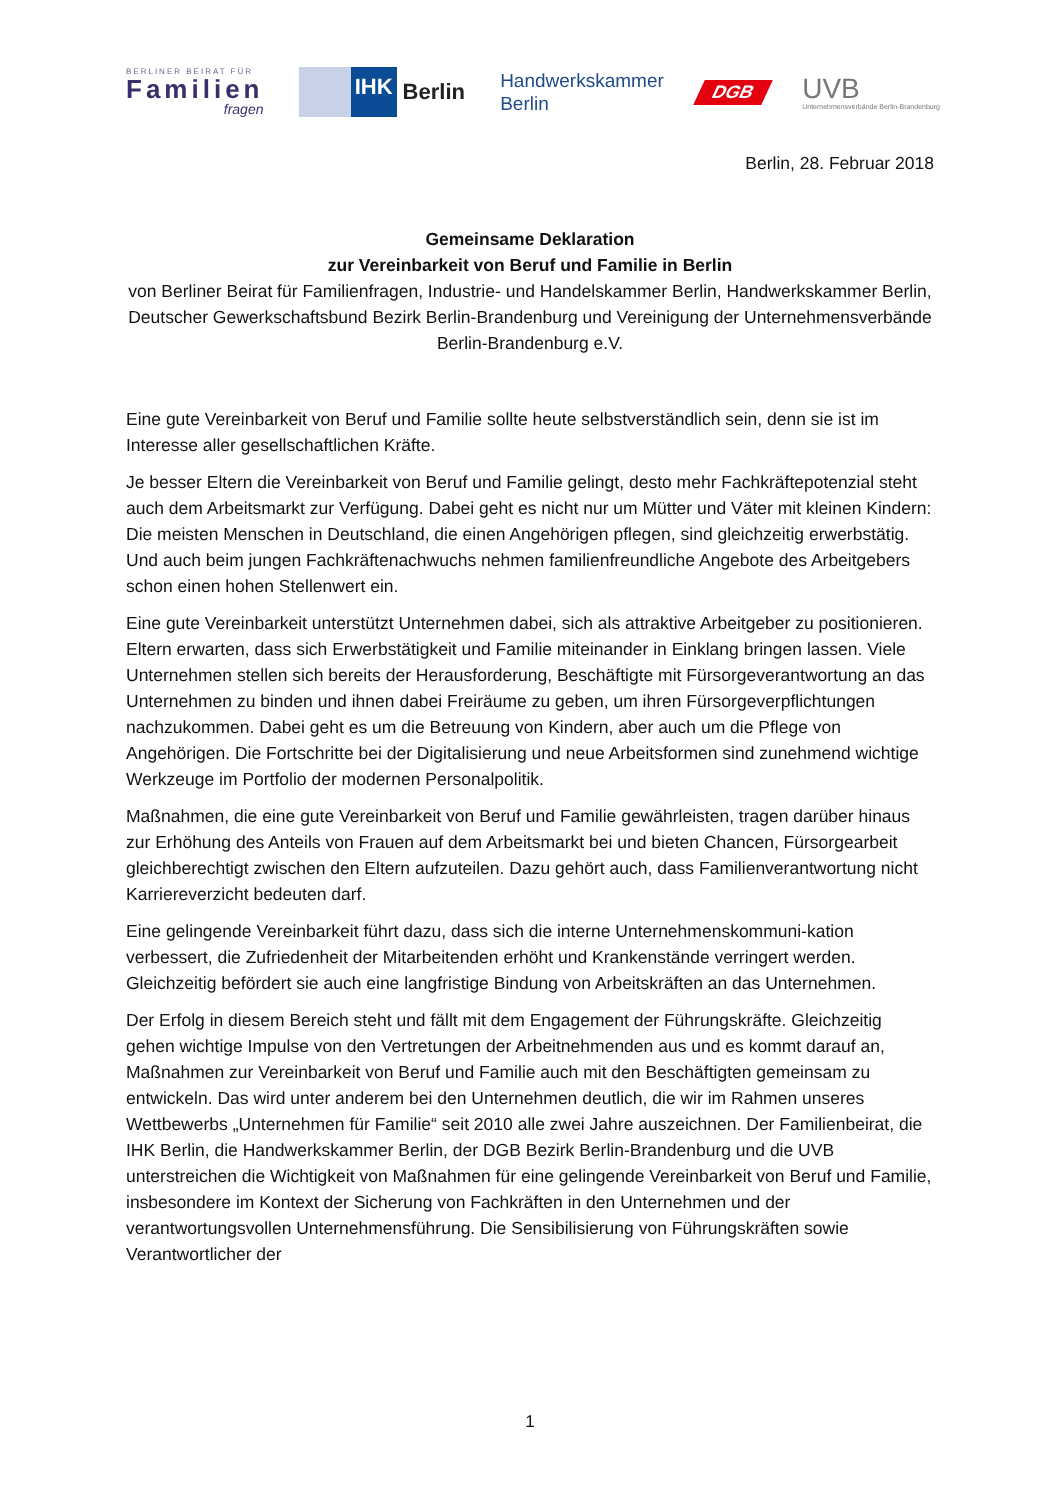BERLINER BEIRAT FÜR
Familien
fragen
IHK
Berlin
Handwerkskammer
Berlin
DGB
UVB
Unternehmensverbände Berlin-Brandenburg
Berlin, 28. Februar 2018
Gemeinsame Deklaration
zur Vereinbarkeit von Beruf und Familie in Berlin
von Berliner Beirat für Familienfragen, Industrie- und Handelskammer Berlin, Handwerkskammer Berlin, Deutscher Gewerkschaftsbund Bezirk Berlin-Brandenburg und Vereinigung der Unternehmensverbände Berlin-Brandenburg e.V.
Eine gute Vereinbarkeit von Beruf und Familie sollte heute selbstverständlich sein, denn sie ist im Interesse aller gesellschaftlichen Kräfte.
Je besser Eltern die Vereinbarkeit von Beruf und Familie gelingt, desto mehr Fachkräftepotenzial steht auch dem Arbeitsmarkt zur Verfügung. Dabei geht es nicht nur um Mütter und Väter mit kleinen Kindern: Die meisten Menschen in Deutschland, die einen Angehörigen pflegen, sind gleichzeitig erwerbstätig. Und auch beim jungen Fachkräftenachwuchs nehmen familienfreundliche Angebote des Arbeitgebers schon einen hohen Stellenwert ein.
Eine gute Vereinbarkeit unterstützt Unternehmen dabei, sich als attraktive Arbeitgeber zu positionieren. Eltern erwarten, dass sich Erwerbstätigkeit und Familie miteinander in Einklang bringen lassen. Viele Unternehmen stellen sich bereits der Herausforderung, Beschäftigte mit Fürsorgeverantwortung an das Unternehmen zu binden und ihnen dabei Freiräume zu geben, um ihren Fürsorgeverpflichtungen nachzukommen. Dabei geht es um die Betreuung von Kindern, aber auch um die Pflege von Angehörigen. Die Fortschritte bei der Digitalisierung und neue Arbeitsformen sind zunehmend wichtige Werkzeuge im Portfolio der modernen Personalpolitik.
Maßnahmen, die eine gute Vereinbarkeit von Beruf und Familie gewährleisten, tragen darüber hinaus zur Erhöhung des Anteils von Frauen auf dem Arbeitsmarkt bei und bieten Chancen, Fürsorgearbeit gleichberechtigt zwischen den Eltern aufzuteilen. Dazu gehört auch, dass Familienverantwortung nicht Karriereverzicht bedeuten darf.
Eine gelingende Vereinbarkeit führt dazu, dass sich die interne Unternehmenskommuni-kation verbessert, die Zufriedenheit der Mitarbeitenden erhöht und Krankenstände verringert werden. Gleichzeitig befördert sie auch eine langfristige Bindung von Arbeitskräften an das Unternehmen.
Der Erfolg in diesem Bereich steht und fällt mit dem Engagement der Führungskräfte. Gleichzeitig gehen wichtige Impulse von den Vertretungen der Arbeitnehmenden aus und es kommt darauf an, Maßnahmen zur Vereinbarkeit von Beruf und Familie auch mit den Beschäftigten gemeinsam zu entwickeln. Das wird unter anderem bei den Unternehmen deutlich, die wir im Rahmen unseres Wettbewerbs „Unternehmen für Familie“ seit 2010 alle zwei Jahre auszeichnen. Der Familienbeirat, die IHK Berlin, die Handwerkskammer Berlin, der DGB Bezirk Berlin-Brandenburg und die UVB unterstreichen die Wichtigkeit von Maßnahmen für eine gelingende Vereinbarkeit von Beruf und Familie, insbesondere im Kontext der Sicherung von Fachkräften in den Unternehmen und der verantwortungsvollen Unternehmensführung. Die Sensibilisierung von Führungskräften sowie Verantwortlicher der
1